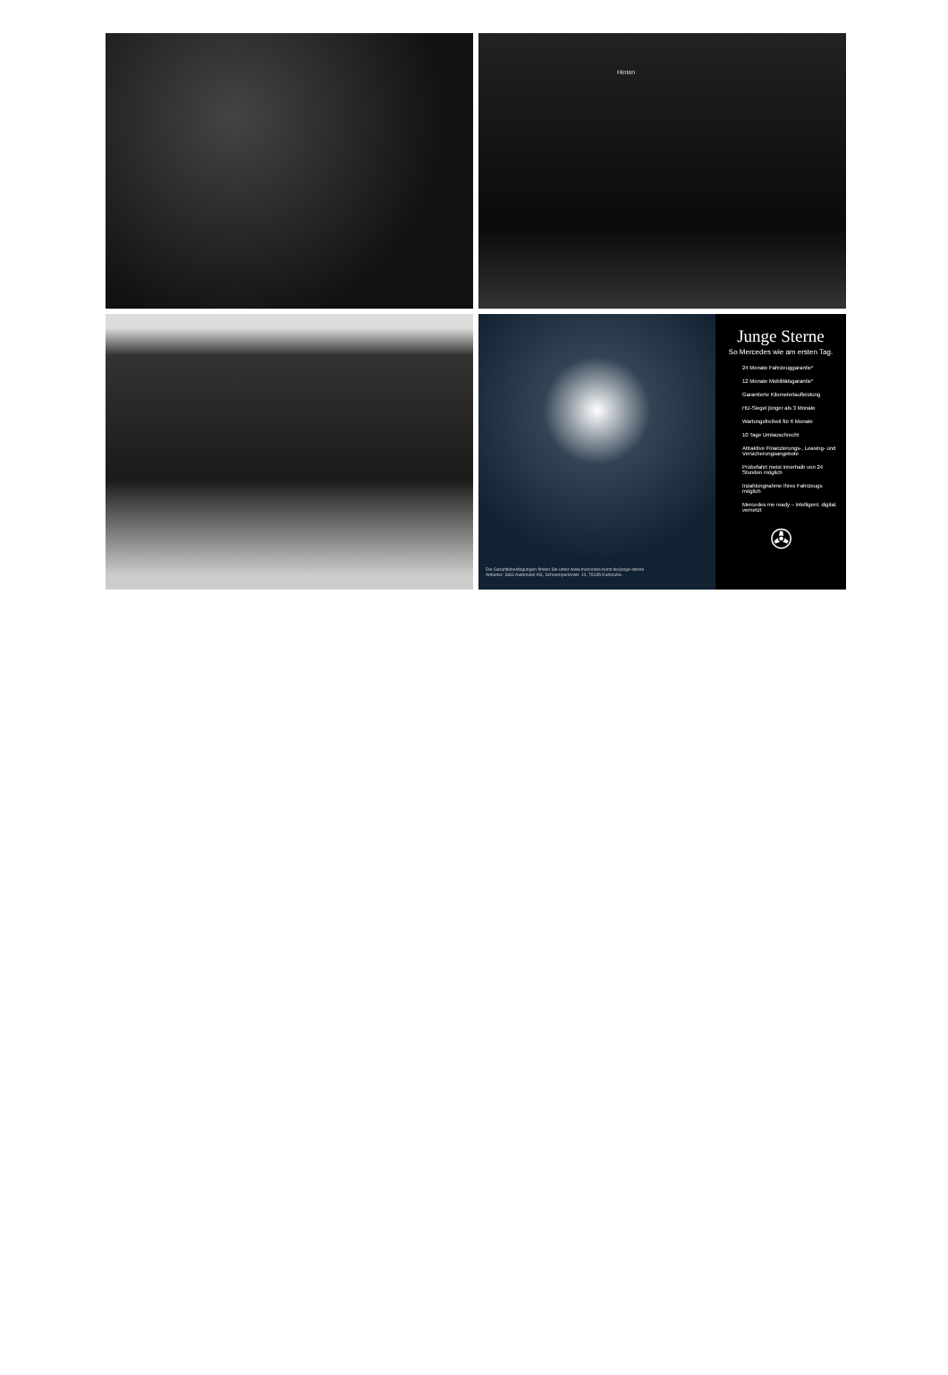Hinten
Die Garantiebedingungen finden Sie unter www.mercedes-benz.de/junge-sterne
Anbieter: S&G Automobil AG, Schoemperlenstr. 14, 76185 Karlsruhe.
Junge Sterne
So Mercedes wie am ersten Tag.
24 Monate Fahrzeuggarantie*
12 Monate Mobilitätsgarantie*
Garantierte Kilometerlaufleistung
HU-Siegel jünger als 3 Monate
Wartungsfreiheit für 6 Monate
10 Tage Umtauschrecht
Attraktive Finanzierungs-, Leasing- und Versicherungsangebote
Probefahrt meist innerhalb von 24 Stunden möglich
Inzahlungnahme Ihres Fahrzeugs möglich
Mercedes me ready – intelligent. digital. vernetzt
✇